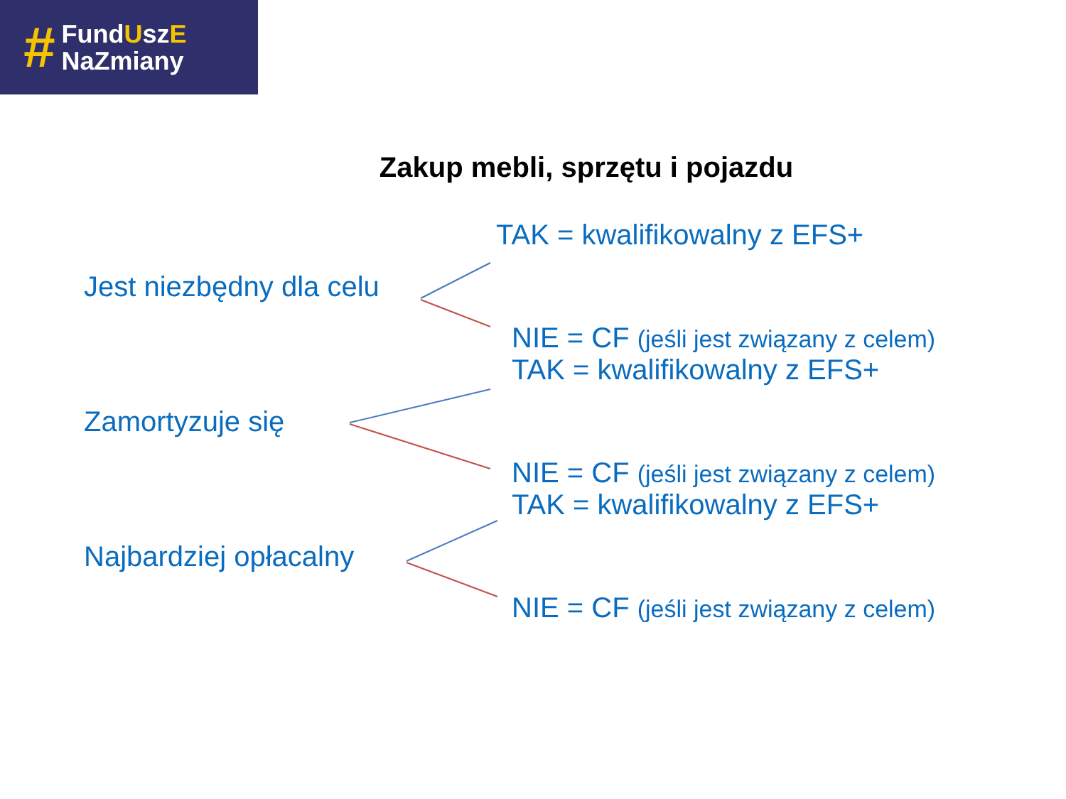#
FundUszE
NaZmiany
Zakup mebli, sprzętu i pojazdu
Jest niezbędny dla celu TAK = kwalifikowalny z EFS+
NIE = CF (jeśli jest związany z celem)
Zamortyzuje się TAK = kwalifikowalny z EFS+
NIE = CF (jeśli jest związany z celem)
Najbardziej opłacalny TAK = kwalifikowalny z EFS+
NIE = CF (jeśli jest związany z celem)